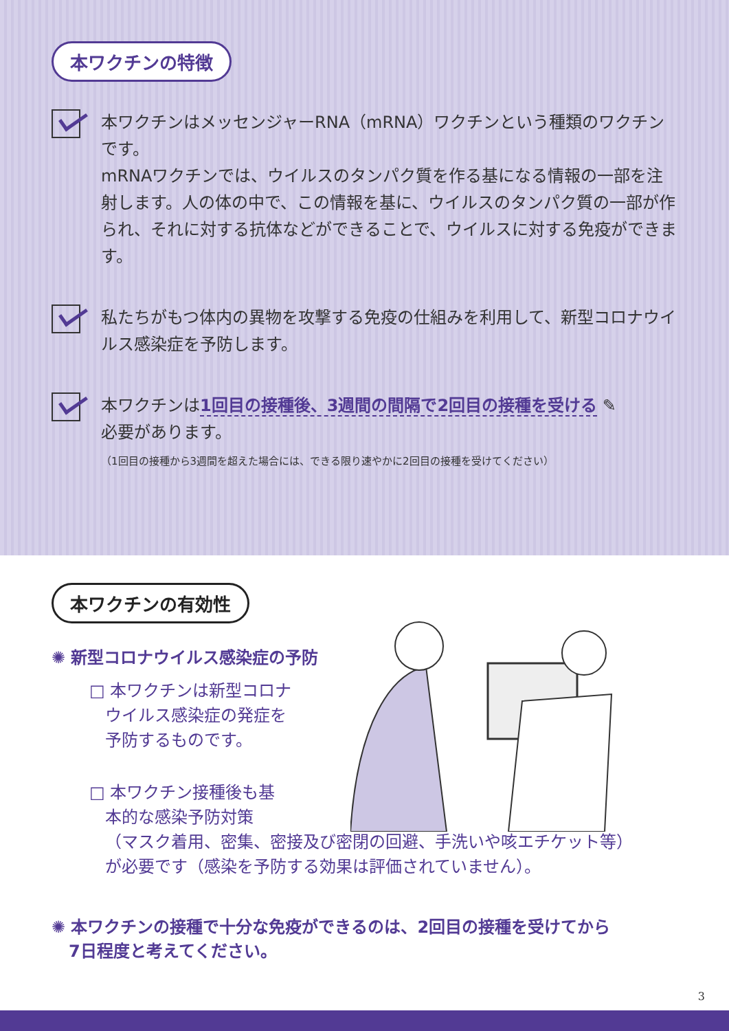本ワクチンの特徴
本ワクチンはメッセンジャーRNA（mRNA）ワクチンという種類のワクチンです。
mRNAワクチンでは、ウイルスのタンパク質を作る基になる情報の一部を注射します。人の体の中で、この情報を基に、ウイルスのタンパク質の一部が作られ、それに対する抗体などができることで、ウイルスに対する免疫ができます。
私たちがもつ体内の異物を攻撃する免疫の仕組みを利用して、新型コロナウイルス感染症を予防します。
本ワクチンは1回目の接種後、3週間の間隔で2回目の接種を受ける ✎
必要があります。
（1回目の接種から3週間を超えた場合には、できる限り速やかに2回目の接種を受けてください）
本ワクチンの有効性
✺ 新型コロナウイルス感染症の予防
□ 本ワクチンは新型コロナ
ウイルス感染症の発症を
予防するものです。
□ 本ワクチン接種後も基
本的な感染予防対策
（マスク着用、密集、密接及び密閉の回避、手洗いや咳エチケット等）
が必要です（感染を予防する効果は評価されていません）。
✺ 本ワクチンの接種で十分な免疫ができるのは、2回目の接種を受けてから
7日程度と考えてください。
3